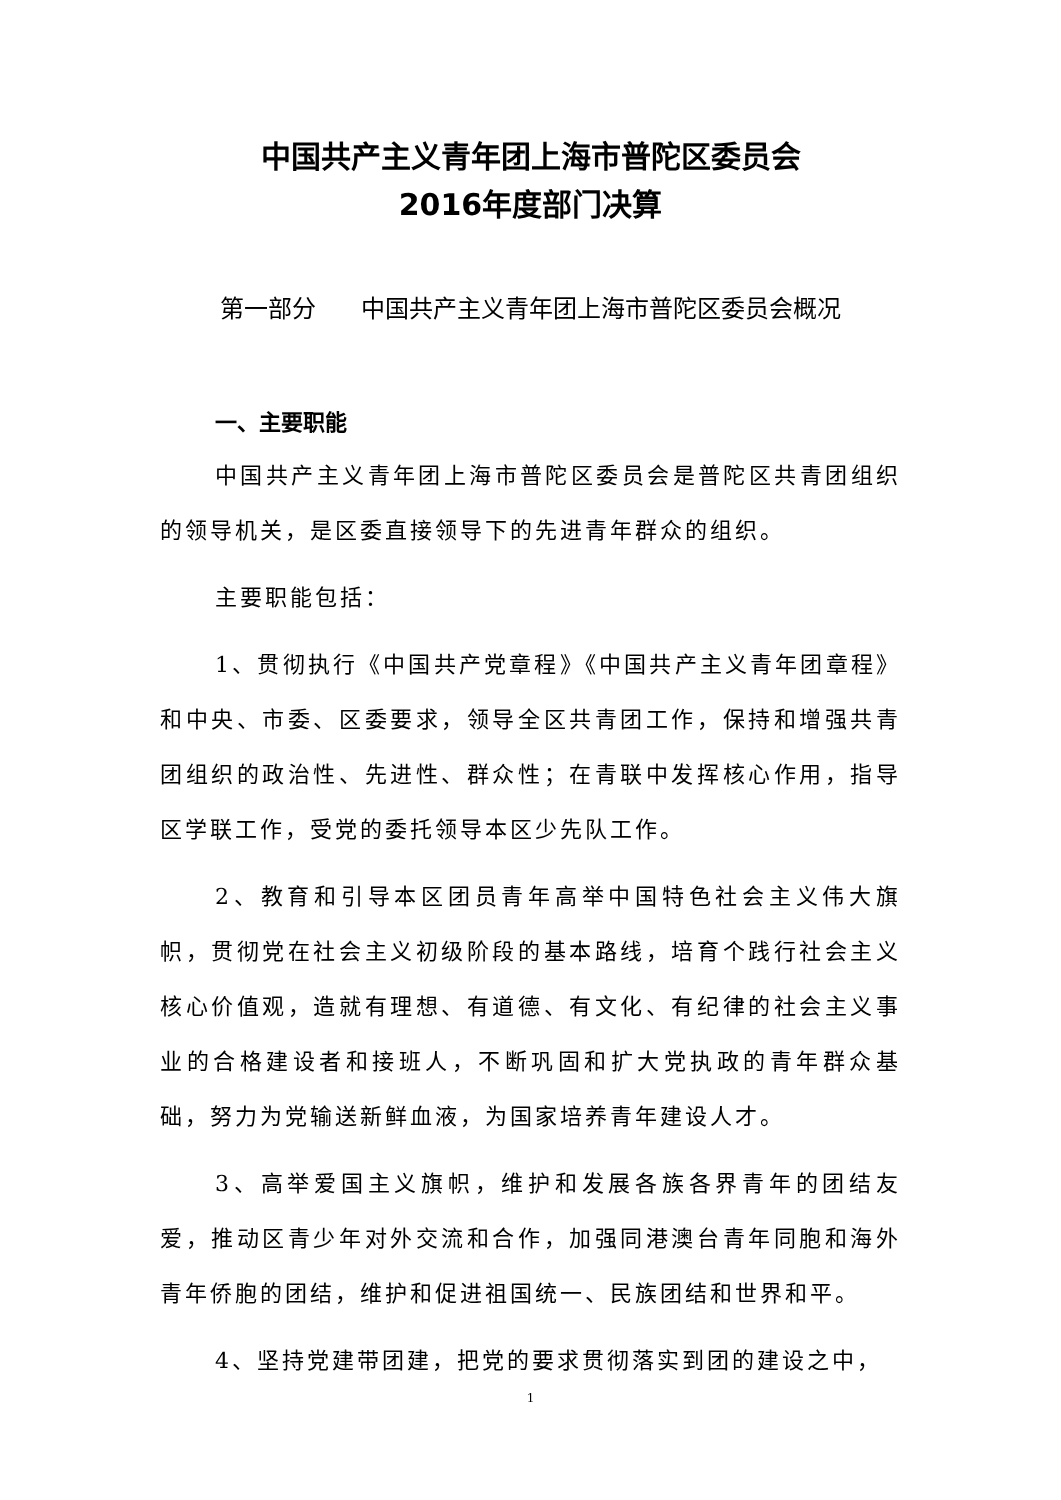中国共产主义青年团上海市普陀区委员会
2016年度部门决算
第一部分 中国共产主义青年团上海市普陀区委员会概况
一、主要职能
中国共产主义青年团上海市普陀区委员会是普陀区共青团组织的领导机关，是区委直接领导下的先进青年群众的组织。
主要职能包括：
1、贯彻执行《中国共产党章程》《中国共产主义青年团章程》和中央、市委、区委要求，领导全区共青团工作，保持和增强共青团组织的政治性、先进性、群众性；在青联中发挥核心作用，指导区学联工作，受党的委托领导本区少先队工作。
2、教育和引导本区团员青年高举中国特色社会主义伟大旗帜，贯彻党在社会主义初级阶段的基本路线，培育个践行社会主义核心价值观，造就有理想、有道德、有文化、有纪律的社会主义事业的合格建设者和接班人，不断巩固和扩大党执政的青年群众基础，努力为党输送新鲜血液，为国家培养青年建设人才。
3、高举爱国主义旗帜，维护和发展各族各界青年的团结友爱，推动区青少年对外交流和合作，加强同港澳台青年同胞和海外青年侨胞的团结，维护和促进祖国统一、民族团结和世界和平。
4、坚持党建带团建，把党的要求贯彻落实到团的建设之中，
1